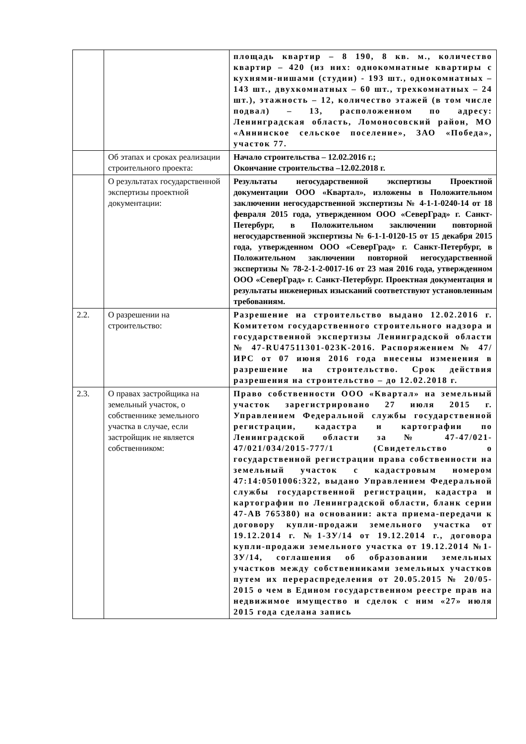| | | площадь квартир – 8 190, 8 кв. м., количество квартир – 420 (из них: однокомнатные квартиры с кухнями-нишами (студии) - 193 шт., однокомнатных – 143 шт., двухкомнатных – 60 шт., трехкомнатных – 24 шт.), этажность – 12, количество этажей (в том числе подвал) – 13, расположенном по адресу: Ленинградская область, Ломоносовский район, МО «Аннинское сельское поселение», ЗАО «Победа», участок 77. |
| | Об этапах и сроках реализации строительного проекта: | Начало строительства – 12.02.2016 г.; Окончание строительства –12.02.2018 г. |
| | О результатах государственной экспертизы проектной документации: | Результаты негосударственной экспертизы Проектной документации ООО «Квартал», изложены в Положительном заключении негосударственной экспертизы № 4-1-1-0240-14 от 18 февраля 2015 года, утвержденном ООО «СеверГрад» г. Санкт-Петербург, в Положительном заключении повторной негосударственной экспертизы № 6-1-1-0120-15 от 15 декабря 2015 года, утвержденном ООО «СеверГрад» г. Санкт-Петербург, в Положительном заключении повторной негосударственной экспертизы № 78-2-1-2-0017-16 от 23 мая 2016 года, утвержденном ООО «СеверГрад» г. Санкт-Петербург. Проектная документация и результаты инженерных изысканий соответствуют установленным требованиям. |
| 2.2. | О разрешении на строительство: | Разрешение на строительство выдано 12.02.2016 г. Комитетом государственного строительного надзора и государственной экспертизы Ленинградской области № 47-RU47511301-023К-2016. Распоряжением № 47/ИРС от 07 июня 2016 года внесены изменения в разрешение на строительство. Срок действия разрешения на строительство – до 12.02.2018 г. |
| 2.3. | О правах застройщика на земельный участок, о собственнике земельного участка в случае, если застройщик не является собственником: | Право собственности ООО «Квартал» на земельный участок зарегистрировано 27 июля 2015 г. Управлением Федеральной службы государственной регистрации, кадастра и картографии по Ленинградской области за № 47-47/021-47/021/034/2015-777/1 (Свидетельство о государственной регистрации права собственности на земельный участок с кадастровым номером 47:14:0501006:322, выдано Управлением Федеральной службы государственной регистрации, кадастра и картографии по Ленинградской области, бланк серии 47-АВ 765380) на основании: акта приема-передачи к договору купли-продажи земельного участка от 19.12.2014 г. №1-ЗУ/14 от 19.12.2014 г., договора купли-продажи земельного участка от 19.12.2014 №1-ЗУ/14, соглашения об образовании земельных участков между собственниками земельных участков путем их перераспределения от 20.05.2015 № 20/05-2015 о чем в Едином государственном реестре прав на недвижимое имущество и сделок с ним «27» июля 2015 года сделана запись |